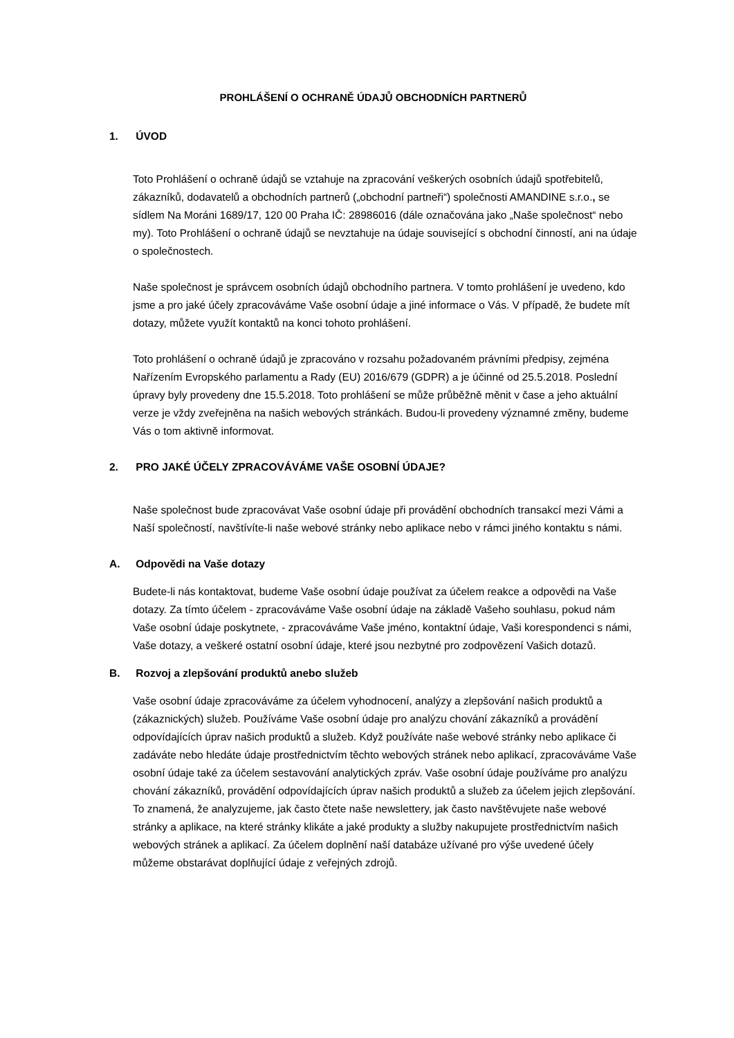PROHLÁŠENÍ O OCHRANĚ ÚDAJŮ OBCHODNÍCH PARTNERŮ
1. ÚVOD
Toto Prohlášení o ochraně údajů se vztahuje na zpracování veškerých osobních údajů spotřebitelů, zákazníků, dodavatelů a obchodních partnerů („obchodní partneři“) společnosti AMANDINE s.r.o., se sídlem Na Moráni 1689/17, 120 00 Praha IČ: 28986016 (dále označována jako „Naše společnost“ nebo my). Toto Prohlášení o ochraně údajů se nevztahuje na údaje související s obchodní činností, ani na údaje o společnostech.
Naše společnost je správcem osobních údajů obchodního partnera. V tomto prohlášení je uvedeno, kdo jsme a pro jaké účely zpracováváme Vaše osobní údaje a jiné informace o Vás. V případě, že budete mít dotazy, můžete využít kontaktů na konci tohoto prohlášení.
Toto prohlášení o ochraně údajů je zpracováno v rozsahu požadovaném právními předpisy, zejména Nařízením Evropského parlamentu a Rady (EU) 2016/679 (GDPR) a je účinné od 25.5.2018. Poslední úpravy byly provedeny dne 15.5.2018. Toto prohlášení se může průběžně měnit v čase a jeho aktuální verze je vždy zveřejněna na našich webových stránkách. Budou-li provedeny významné změny, budeme Vás o tom aktivně informovat.
2. PRO JAKÉ ÚČELY ZPRACOVÁVÁME VAŠE OSOBNÍ ÚDAJE?
Naše společnost bude zpracovávat Vaše osobní údaje při provádění obchodních transakcí mezi Vámi a Naší společností, navštívíte-li naše webové stránky nebo aplikace nebo v rámci jiného kontaktu s námi.
A. Odpovědi na Vaše dotazy
Budete-li nás kontaktovat, budeme Vaše osobní údaje používat za účelem reakce a odpovědi na Vaše dotazy. Za tímto účelem - zpracováváme Vaše osobní údaje na základě Vašeho souhlasu, pokud nám Vaše osobní údaje poskytnete, - zpracováváme Vaše jméno, kontaktní údaje, Vaši korespondenci s námi, Vaše dotazy, a veškeré ostatní osobní údaje, které jsou nezbytné pro zodpovězení Vašich dotazů.
B. Rozvoj a zlepšování produktů anebo služeb
Vaše osobní údaje zpracováváme za účelem vyhodnocení, analýzy a zlepšování našich produktů a (zákaznických) služeb. Používáme Vaše osobní údaje pro analýzu chování zákazníků a provádění odpovídajících úprav našich produktů a služeb. Když používáte naše webové stránky nebo aplikace či zadáváte nebo hledáte údaje prostřednictvím těchto webových stránek nebo aplikací, zpracováváme Vaše osobní údaje také za účelem sestavování analytických zpráv. Vaše osobní údaje používáme pro analýzu chování zákazníků, provádění odpovídajících úprav našich produktů a služeb za účelem jejich zlepšování. To znamená, že analyzujeme, jak často čtete naše newslettery, jak často navštěvujete naše webové stránky a aplikace, na které stránky klikáte a jaké produkty a služby nakupujete prostřednictvím našich webových stránek a aplikací. Za účelem doplnění naší databáze užívané pro výše uvedené účely můžeme obstarávat doplňující údaje z veřejných zdrojů.